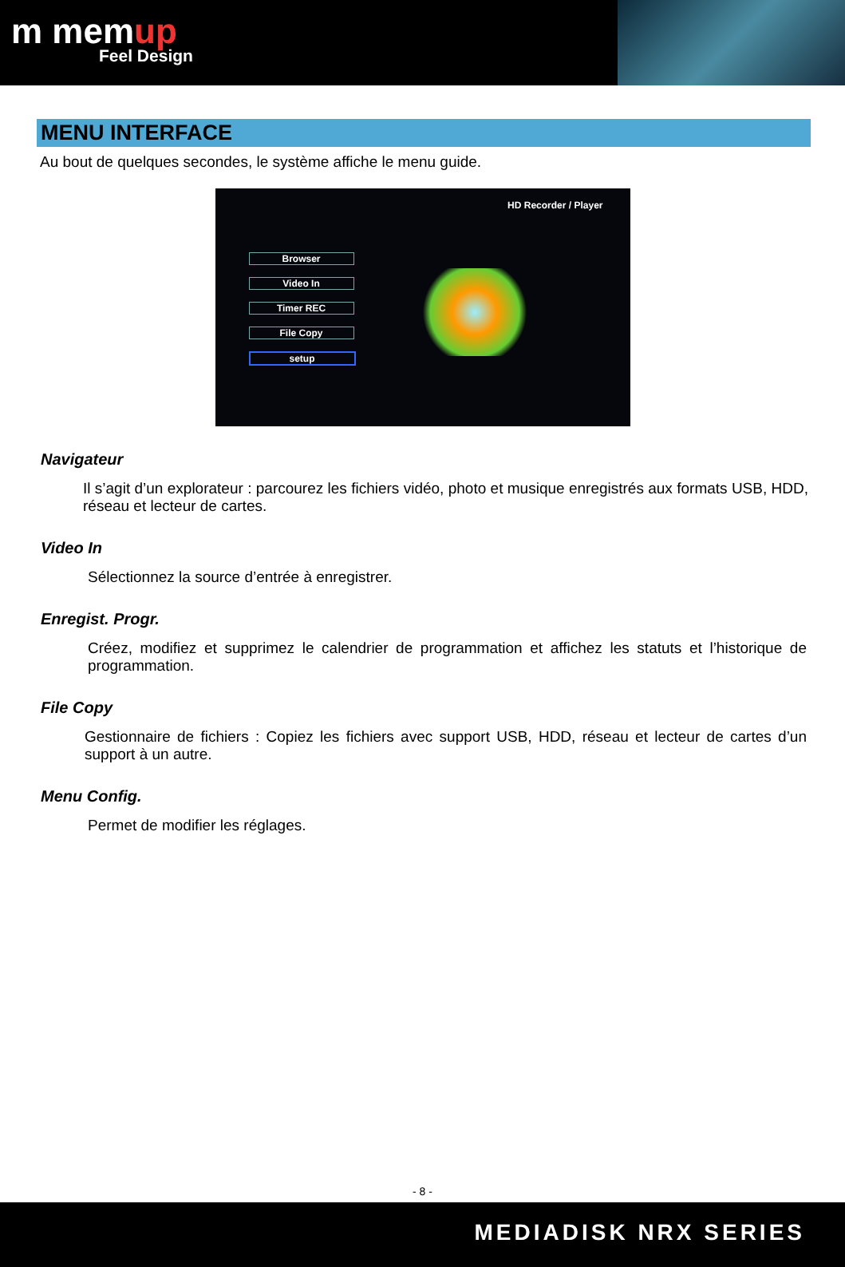m memup
Feel Design
MENU INTERFACE
Au bout de quelques secondes, le système affiche le menu guide.
HD Recorder / Player
Browser
Video In
Timer REC
File Copy
setup
Navigateur
Il s’agit d’un explorateur : parcourez les fichiers vidéo, photo et musique enregistrés aux formats USB, HDD, réseau et lecteur de cartes.
Video In
Sélectionnez la source d’entrée à enregistrer.
Enregist. Progr.
Créez, modifiez et supprimez le calendrier de programmation et affichez les statuts et l’historique de programmation.
File Copy
Gestionnaire de fichiers : Copiez les fichiers avec support USB, HDD, réseau et lecteur de cartes d’un support à un autre.
Menu Config.
Permet de modifier les réglages.
- 8 -
MEDIADISK NRX SERIES